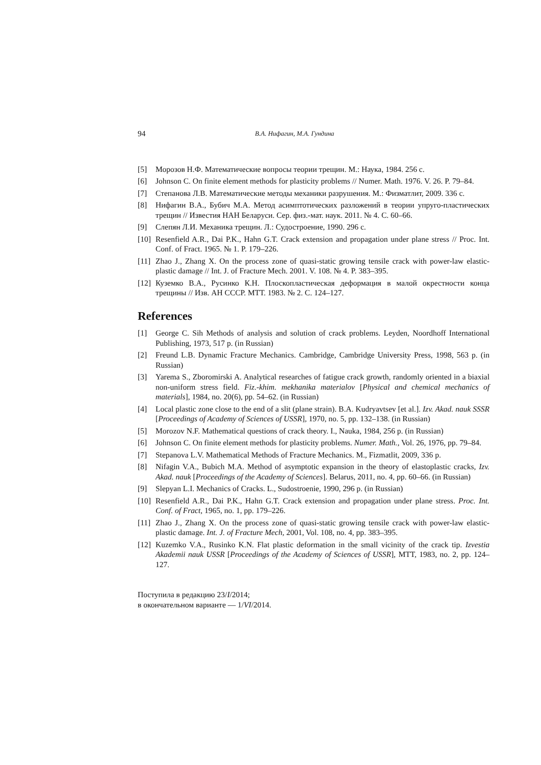94 В.А. Нифагин, М.А. Гундина
[5] Морозов Н.Ф. Математические вопросы теории трещин. М.: Наука, 1984. 256 с.
[6] Johnson C. On finite element methods for plasticity problems // Numer. Math. 1976. V. 26. P. 79–84.
[7] Степанова Л.В. Математические методы механики разрушения. М.: Физматлит, 2009. 336 с.
[8] Нифагин В.А., Бубич М.А. Метод асимптотических разложений в теории упруго-пластических трещин // Известия НАН Беларуси. Сер. физ.-мат. наук. 2011. № 4. С. 60–66.
[9] Слепян Л.И. Механика трещин. Л.: Судостроение, 1990. 296 с.
[10] Resenfield A.R., Dai P.K., Hahn G.T. Crack extension and propagation under plane stress // Proc. Int. Conf. of Fract. 1965. № 1. P. 179–226.
[11] Zhao J., Zhang X. On the process zone of quasi-static growing tensile crack with power-law elastic-plastic damage // Int. J. of Fracture Mech. 2001. V. 108. № 4. P. 383–395.
[12] Куземко В.А., Русинко К.Н. Плоскопластическая деформация в малой окрестности конца трещины // Изв. АН СССР. МТТ. 1983. № 2. С. 124–127.
References
[1] George C. Sih Methods of analysis and solution of crack problems. Leyden, Noordhoff International Publishing, 1973, 517 p. (in Russian)
[2] Freund L.B. Dynamic Fracture Mechanics. Cambridge, Cambridge University Press, 1998, 563 p. (in Russian)
[3] Yarema S., Zboromirski A. Analytical researches of fatigue crack growth, randomly oriented in a biaxial non-uniform stress field. Fiz.-khim. mekhanika materialov [Physical and chemical mechanics of materials], 1984, no. 20(6), pp. 54–62. (in Russian)
[4] Local plastic zone close to the end of a slit (plane strain). B.A. Kudryavtsev [et al.]. Izv. Akad. nauk SSSR [Proceedings of Academy of Sciences of USSR], 1970, no. 5, pp. 132–138. (in Russian)
[5] Morozov N.F. Mathematical questions of crack theory. I., Nauka, 1984, 256 p. (in Russian)
[6] Johnson C. On finite element methods for plasticity problems. Numer. Math., Vol. 26, 1976, pp. 79–84.
[7] Stepanova L.V. Mathematical Methods of Fracture Mechanics. M., Fizmatlit, 2009, 336 p.
[8] Nifagin V.A., Bubich M.A. Method of asymptotic expansion in the theory of elastoplastic cracks, Izv. Akad. nauk [Proceedings of the Academy of Sciences]. Belarus, 2011, no. 4, pp. 60–66. (in Russian)
[9] Slepyan L.I. Mechanics of Cracks. L., Sudostroenie, 1990, 296 p. (in Russian)
[10] Resenfield A.R., Dai P.K., Hahn G.T. Crack extension and propagation under plane stress. Proc. Int. Conf. of Fract, 1965, no. 1, pp. 179–226.
[11] Zhao J., Zhang X. On the process zone of quasi-static growing tensile crack with power-law elastic-plastic damage. Int. J. of Fracture Mech, 2001, Vol. 108, no. 4, pp. 383–395.
[12] Kuzemko V.A., Rusinko K.N. Flat plastic deformation in the small vicinity of the crack tip. Izvestia Akademii nauk USSR [Proceedings of the Academy of Sciences of USSR], MTT, 1983, no. 2, pp. 124–127.
Поступила в редакцию 23/I/2014;
в окончательном варианте — 1/VI/2014.